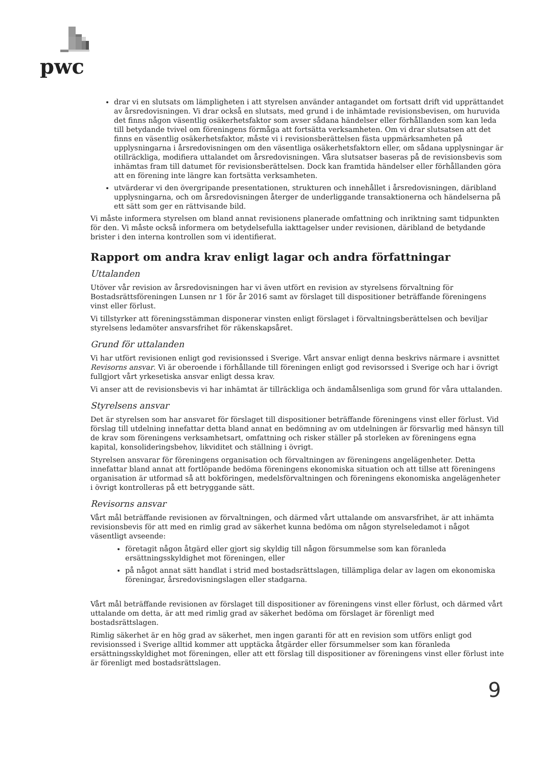pwc
drar vi en slutsats om lämpligheten i att styrelsen använder antagandet om fortsatt drift vid upprättandet av årsredovisningen. Vi drar också en slutsats, med grund i de inhämtade revisionsbevisen, om huruvida det finns någon väsentlig osäkerhetsfaktor som avser sådana händelser eller förhållanden som kan leda till betydande tvivel om föreningens förmåga att fortsätta verksamheten. Om vi drar slutsatsen att det finns en väsentlig osäkerhetsfaktor, måste vi i revisionsberättelsen fästa uppmärksamheten på upplysningarna i årsredovisningen om den väsentliga osäkerhetsfaktorn eller, om sådana upplysningar är otillräckliga, modifiera uttalandet om årsredovisningen. Våra slutsatser baseras på de revisionsbevis som inhämtas fram till datumet för revisionsberättelsen. Dock kan framtida händelser eller förhållanden göra att en förening inte längre kan fortsätta verksamheten.
utvärderar vi den övergripande presentationen, strukturen och innehållet i årsredovisningen, däribland upplysningarna, och om årsredovisningen återger de underliggande transaktionerna och händelserna på ett sätt som ger en rättvisande bild.
Vi måste informera styrelsen om bland annat revisionens planerade omfattning och inriktning samt tidpunkten för den. Vi måste också informera om betydelsefulla iakttagelser under revisionen, däribland de betydande brister i den interna kontrollen som vi identifierat.
Rapport om andra krav enligt lagar och andra författningar
Uttalanden
Utöver vår revision av årsredovisningen har vi även utfört en revision av styrelsens förvaltning för Bostadsrättsföreningen Lunsen nr 1 för år 2016 samt av förslaget till dispositioner beträffande föreningens vinst eller förlust.
Vi tillstyrker att föreningsstämman disponerar vinsten enligt förslaget i förvaltningsberättelsen och beviljar styrelsens ledamöter ansvarsfrihet för räkenskapsåret.
Grund för uttalanden
Vi har utfört revisionen enligt god revisionssed i Sverige. Vårt ansvar enligt denna beskrivs närmare i avsnittet Revisorns ansvar. Vi är oberoende i förhållande till föreningen enligt god revisorssed i Sverige och har i övrigt fullgjort vårt yrkesetiska ansvar enligt dessa krav.
Vi anser att de revisionsbevis vi har inhämtat är tillräckliga och ändamålsenliga som grund för våra uttalanden.
Styrelsens ansvar
Det är styrelsen som har ansvaret för förslaget till dispositioner beträffande föreningens vinst eller förlust. Vid förslag till utdelning innefattar detta bland annat en bedömning av om utdelningen är försvarlig med hänsyn till de krav som föreningens verksamhetsart, omfattning och risker ställer på storleken av föreningens egna kapital, konsolideringsbehov, likviditet och ställning i övrigt.
Styrelsen ansvarar för föreningens organisation och förvaltningen av föreningens angelägenheter. Detta innefattar bland annat att fortlöpande bedöma föreningens ekonomiska situation och att tillse att föreningens organisation är utformad så att bokföringen, medelsförvaltningen och föreningens ekonomiska angelägenheter i övrigt kontrolleras på ett betryggande sätt.
Revisorns ansvar
Vårt mål beträffande revisionen av förvaltningen, och därmed vårt uttalande om ansvarsfrihet, är att inhämta revisionsbevis för att med en rimlig grad av säkerhet kunna bedöma om någon styrelseledamot i något väsentligt avseende:
företagit någon åtgärd eller gjort sig skyldig till någon försummelse som kan föranleda ersättningsskyldighet mot föreningen, eller
på något annat sätt handlat i strid med bostadsrättslagen, tillämpliga delar av lagen om ekonomiska föreningar, årsredovisningslagen eller stadgarna.
Vårt mål beträffande revisionen av förslaget till dispositioner av föreningens vinst eller förlust, och därmed vårt uttalande om detta, är att med rimlig grad av säkerhet bedöma om förslaget är förenligt med bostadsrättslagen.
Rimlig säkerhet är en hög grad av säkerhet, men ingen garanti för att en revision som utförs enligt god revisionssed i Sverige alltid kommer att upptäcka åtgärder eller försummelser som kan föranleda ersättningsskyldighet mot föreningen, eller att ett förslag till dispositioner av föreningens vinst eller förlust inte är förenligt med bostadsrättslagen.
9